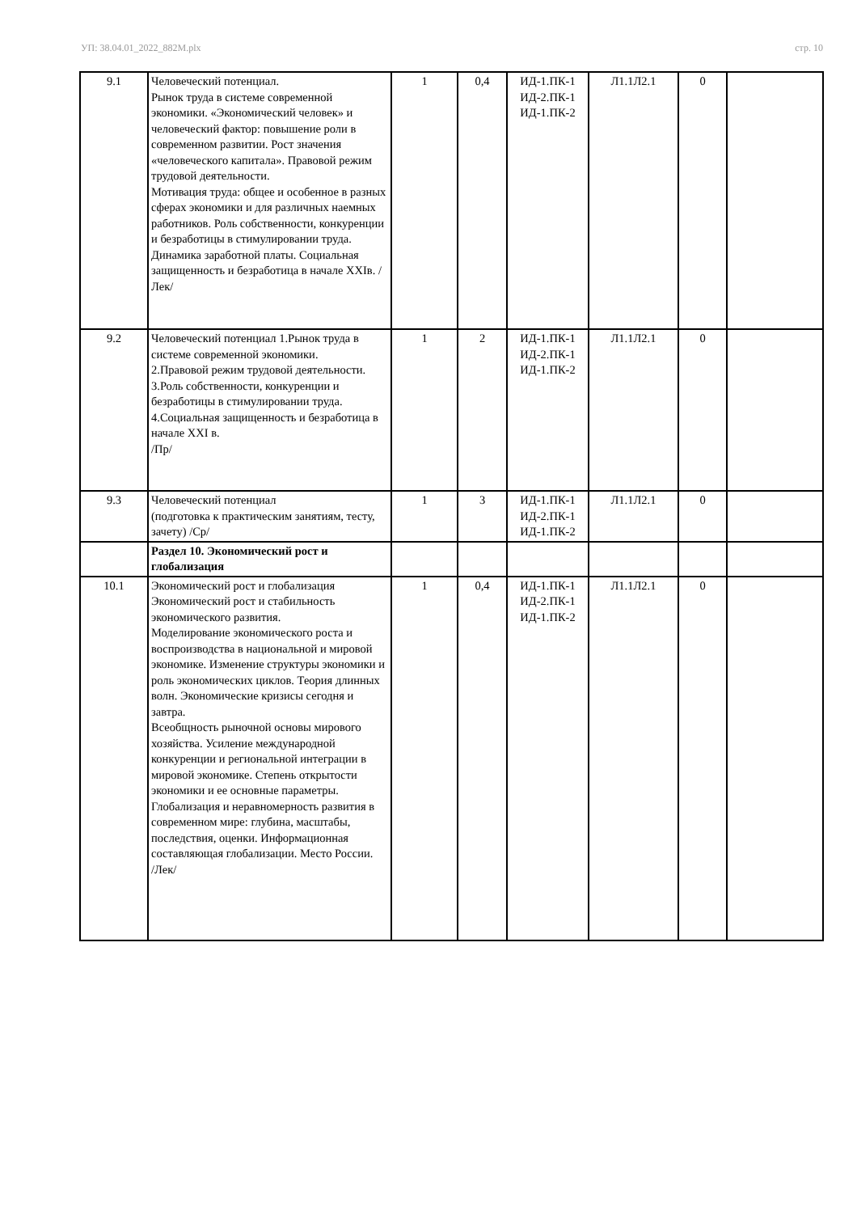УП: 38.04.01_2022_882М.plx стр. 10
| 9.1 | Человеческий потенциал. Рынок труда в системе современной экономики. «Экономический человек» и человеческий фактор: повышение роли в современном развитии. Рост значения «человеческого капитала». Правовой режим трудовой деятельности. Мотивация труда: общее и особенное в разных сферах экономики и для различных наемных работников. Роль собственности, конкуренции и безработицы в стимулировании труда. Динамика заработной платы. Социальная защищенность и безработица в начале XXIв. /Лек/ | 1 | 0,4 | ИД-1.ПК-1 ИД-2.ПК-1 ИД-1.ПК-2 | Л1.1Л2.1 | 0 | |
| 9.2 | Человеческий потенциал 1.Рынок труда в системе современной экономики. 2.Правовой режим трудовой деятельности. 3.Роль собственности, конкуренции и безработицы в стимулировании труда. 4.Социальная защищенность и безработица в начале XXI в. /Пр/ | 1 | 2 | ИД-1.ПК-1 ИД-2.ПК-1 ИД-1.ПК-2 | Л1.1Л2.1 | 0 | |
| 9.3 | Человеческий потенциал (подготовка к практическим занятиям, тесту, зачету) /Ср/ | 1 | 3 | ИД-1.ПК-1 ИД-2.ПК-1 ИД-1.ПК-2 | Л1.1Л2.1 | 0 | |
| | Раздел 10. Экономический рост и глобализация | | | | | | |
| 10.1 | Экономический рост и глобализация Экономический рост и стабильность экономического развития. Моделирование экономического роста и воспроизводства в национальной и мировой экономике. Изменение структуры экономики и роль экономических циклов. Теория длинных волн. Экономические кризисы сегодня и завтра. Всеобщность рыночной основы мирового хозяйства. Усиление международной конкуренции и региональной интеграции в мировой экономике. Степень открытости экономики и ее основные параметры. Глобализация и неравномерность развития в современном мире: глубина, масштабы, последствия, оценки. Информационная составляющая глобализации. Место России. /Лек/ | 1 | 0,4 | ИД-1.ПК-1 ИД-2.ПК-1 ИД-1.ПК-2 | Л1.1Л2.1 | 0 | |